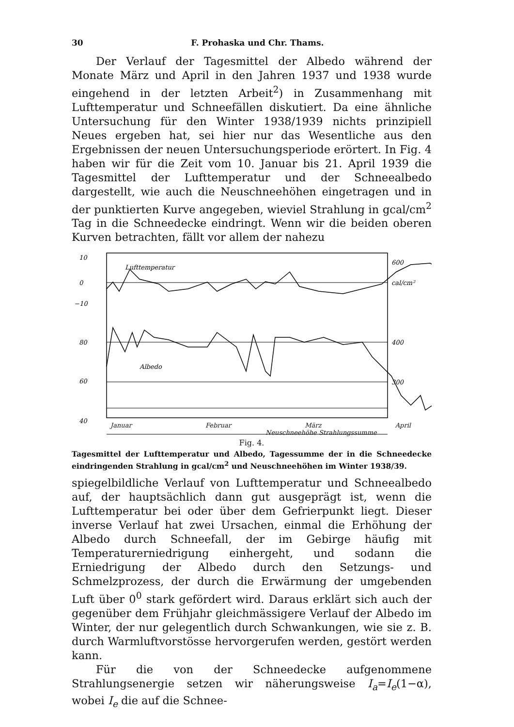30 F. Prohaska und Chr. Thams.
Der Verlauf der Tagesmittel der Albedo während der Monate März und April in den Jahren 1937 und 1938 wurde eingehend in der letzten Arbeit<sup>2</sup>) in Zusammenhang mit Lufttemperatur und Schneefällen diskutiert. Da eine ähnliche Untersuchung für den Winter 1938/1939 nichts prinzipiell Neues ergeben hat, sei hier nur das Wesentliche aus den Ergebnissen der neuen Untersuchungsperiode erörtert. In Fig. 4 haben wir für die Zeit vom 10. Januar bis 21. April 1939 die Tagesmittel der Lufttemperatur und der Schneealbedo dargestellt, wie auch die Neuschneehöhen eingetragen und in der punktierten Kurve angegeben, wieviel Strahlung in gcal/cm<sup>2</sup> Tag in die Schneedecke eindringt. Wenn wir die beiden oberen Kurven betrachten, fällt vor allem der nahezu
10
0
−10
80
60
40
Lufttemperatur
Albedo
600
cal/cm²
400
300
Januar Februar März April
Neuschneehöhe Strahlungssumme
Fig. 4.
Tagesmittel der Lufttemperatur und Albedo, Tagessumme der in die Schneedecke eindringenden Strahlung in gcal/cm<sup>2</sup> und Neuschneehöhen im Winter 1938/39.
spiegelbildliche Verlauf von Lufttemperatur und Schneealbedo auf, der hauptsächlich dann gut ausgeprägt ist, wenn die Lufttemperatur bei oder über dem Gefrierpunkt liegt. Dieser inverse Verlauf hat zwei Ursachen, einmal die Erhöhung der Albedo durch Schneefall, der im Gebirge häufig mit Temperaturerniedrigung einhergeht, und sodann die Erniedrigung der Albedo durch den Setzungs- und Schmelzprozess, der durch die Erwärmung der umgebenden Luft über 0<sup>0</sup> stark gefördert wird. Daraus erklärt sich auch der gegenüber dem Frühjahr gleichmässigere Verlauf der Albedo im Winter, der nur gelegentlich durch Schwankungen, wie sie z. B. durch Warmluftvorstösse hervorgerufen werden, gestört werden kann.
Für die von der Schneedecke aufgenommene Strahlungsenergie setzen wir näherungsweise I<sub>a</sub>=I<sub>e</sub>(1−α), wobei I<sub>e</sub> die auf die Schnee-